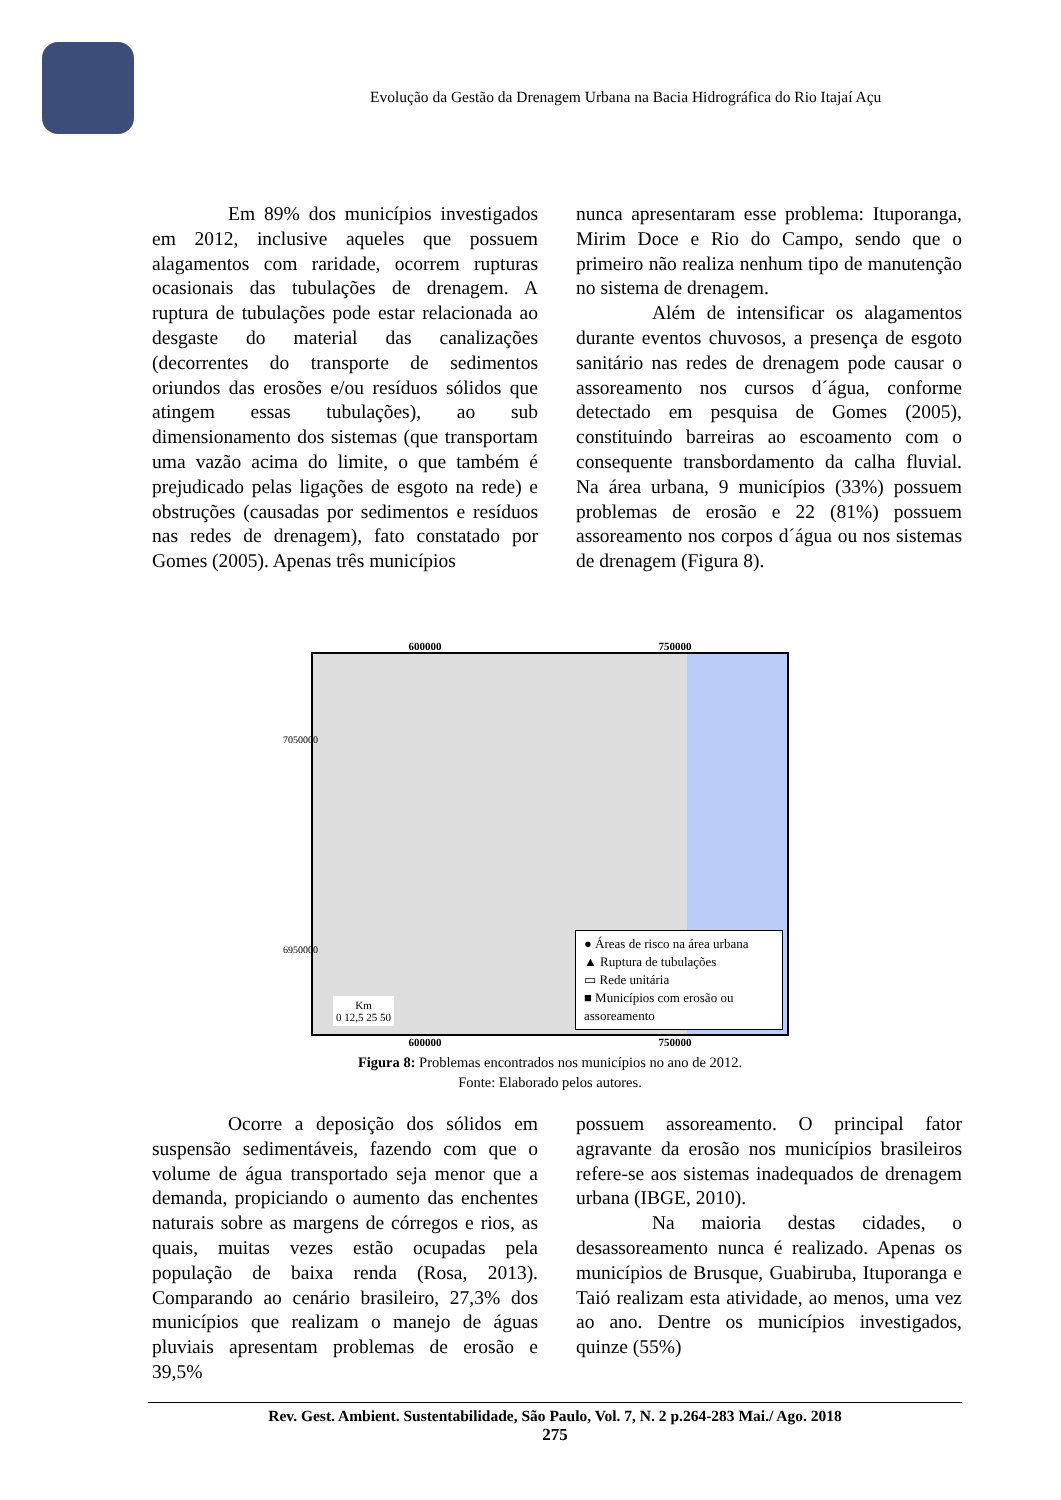Evolução da Gestão da Drenagem Urbana na Bacia Hidrográfica do Rio Itajaí Açu
Em 89% dos municípios investigados em 2012, inclusive aqueles que possuem alagamentos com raridade, ocorrem rupturas ocasionais das tubulações de drenagem. A ruptura de tubulações pode estar relacionada ao desgaste do material das canalizações (decorrentes do transporte de sedimentos oriundos das erosões e/ou resíduos sólidos que atingem essas tubulações), ao sub dimensionamento dos sistemas (que transportam uma vazão acima do limite, o que também é prejudicado pelas ligações de esgoto na rede) e obstruções (causadas por sedimentos e resíduos nas redes de drenagem), fato constatado por Gomes (2005). Apenas três municípios
nunca apresentaram esse problema: Ituporanga, Mirim Doce e Rio do Campo, sendo que o primeiro não realiza nenhum tipo de manutenção no sistema de drenagem.
Além de intensificar os alagamentos durante eventos chuvosos, a presença de esgoto sanitário nas redes de drenagem pode causar o assoreamento nos cursos d´água, conforme detectado em pesquisa de Gomes (2005), constituindo barreiras ao escoamento com o consequente transbordamento da calha fluvial. Na área urbana, 9 municípios (33%) possuem problemas de erosão e 22 (81%) possuem assoreamento nos corpos d´água ou nos sistemas de drenagem (Figura 8).
600000 750000
● Áreas de risco na área urbana
▲ Ruptura de tubulações
▭ Rede unitária
■ Municípios com erosão ou assoreamento
Km
0 12,5 25 50
7050000
6950000
600000 750000
Figura 8: Problemas encontrados nos municípios no ano de 2012.
Fonte: Elaborado pelos autores.
Ocorre a deposição dos sólidos em suspensão sedimentáveis, fazendo com que o volume de água transportado seja menor que a demanda, propiciando o aumento das enchentes naturais sobre as margens de córregos e rios, as quais, muitas vezes estão ocupadas pela população de baixa renda (Rosa, 2013). Comparando ao cenário brasileiro, 27,3% dos municípios que realizam o manejo de águas pluviais apresentam problemas de erosão e 39,5%
possuem assoreamento. O principal fator agravante da erosão nos municípios brasileiros refere-se aos sistemas inadequados de drenagem urbana (IBGE, 2010).
Na maioria destas cidades, o desassoreamento nunca é realizado. Apenas os municípios de Brusque, Guabiruba, Ituporanga e Taió realizam esta atividade, ao menos, uma vez ao ano. Dentre os municípios investigados, quinze (55%)
Rev. Gest. Ambient. Sustentabilidade, São Paulo, Vol. 7, N. 2 p.264-283 Mai./ Ago. 2018
275